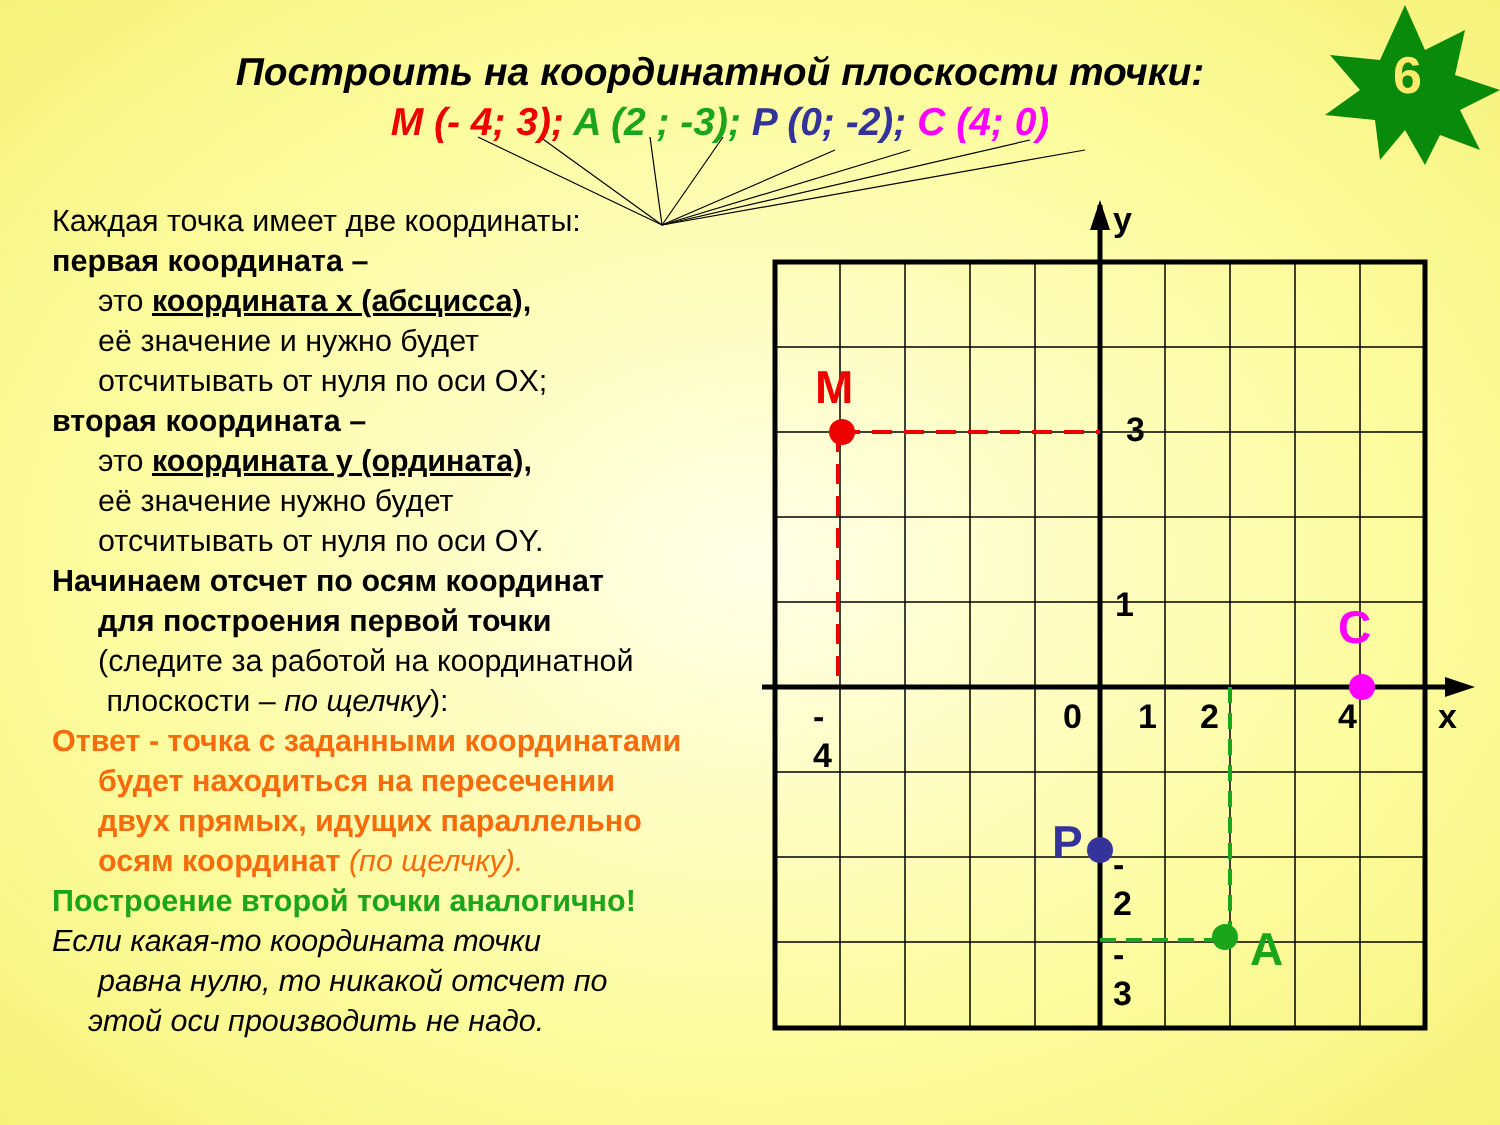Построить на координатной плоскости точки:
M (- 4; 3); A (2 ; -3); P (0; -2); C (4; 0)
6
Каждая точка имеет две координаты:
первая координата –
это координата x (абсцисса),
её значение и нужно будет
отсчитывать от нуля по оси OX;
вторая координата –
это координата y (ордината),
её значение нужно будет
отсчитывать от нуля по оси OY.
Начинаем отсчет по осям координат
для построения первой точки
(следите за работой на координатной
плоскости – по щелчку):
Ответ - точка с заданными координатами
будет находиться на пересечении
двух прямых, идущих параллельно
осям координат (по щелчку).
Построение второй точки аналогично!
Если какая-то координата точки
равна нулю, то никакой отсчет по
этой оси производить не надо.
y
M
3
1 C
- 4 0 1 2 4 x
P - 2
A - 3